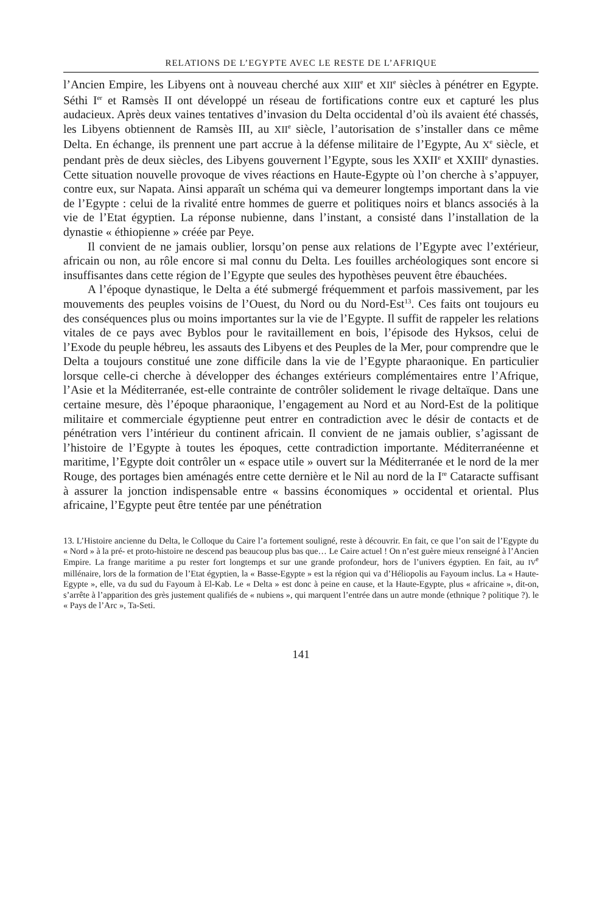RELATIONS DE L’EGYPTE AVEC LE RESTE DE L’AFRIQUE
l’Ancien Empire, les Libyens ont à nouveau cherché aux XIII<sup>e</sup> et XII<sup>e</sup> siècles à pénétrer en Egypte. Séthi I<sup>er</sup> et Ramsès II ont développé un réseau de fortifications contre eux et capturé les plus audacieux. Après deux vaines tentatives d’invasion du Delta occidental d’où ils avaient été chassés, les Libyens obtiennent de Ramsès III, au XII<sup>e</sup> siècle, l’autorisation de s’installer dans ce même Delta. En échange, ils prennent une part accrue à la défense militaire de l’Egypte, Au X<sup>e</sup> siècle, et pendant près de deux siècles, des Libyens gouvernent l’Egypte, sous les XXII<sup>e</sup> et XXIII<sup>e</sup> dynasties. Cette situation nouvelle provoque de vives réactions en Haute-Egypte où l’on cherche à s’appuyer, contre eux, sur Napata. Ainsi apparaît un schéma qui va demeurer longtemps important dans la vie de l’Egypte : celui de la rivalité entre hommes de guerre et politiques noirs et blancs associés à la vie de l’Etat égyptien. La réponse nubienne, dans l’instant, a consisté dans l’installation de la dynastie « éthiopienne » créée par Peye.
Il convient de ne jamais oublier, lorsqu’on pense aux relations de l’Egypte avec l’extérieur, africain ou non, au rôle encore si mal connu du Delta. Les fouilles archéologiques sont encore si insuffisantes dans cette région de l’Egypte que seules des hypothèses peuvent être ébauchées.
A l’époque dynastique, le Delta a été submergé fréquemment et parfois massivement, par les mouvements des peuples voisins de l’Ouest, du Nord ou du Nord-Est<sup>13</sup>. Ces faits ont toujours eu des conséquences plus ou moins importantes sur la vie de l’Egypte. Il suffit de rappeler les relations vitales de ce pays avec Byblos pour le ravitaillement en bois, l’épisode des Hyksos, celui de l’Exode du peuple hébreu, les assauts des Libyens et des Peuples de la Mer, pour comprendre que le Delta a toujours constitué une zone difficile dans la vie de l’Egypte pharaonique. En particulier lorsque celle-ci cherche à développer des échanges extérieurs complémentaires entre l’Afrique, l’Asie et la Méditerranée, est-elle contrainte de contrôler solidement le rivage deltaïque. Dans une certaine mesure, dès l’époque pharaonique, l’engagement au Nord et au Nord-Est de la politique militaire et commerciale égyptienne peut entrer en contradiction avec le désir de contacts et de pénétration vers l’intérieur du continent africain. Il convient de ne jamais oublier, s’agissant de l’histoire de l’Egypte à toutes les époques, cette contradiction importante. Méditerranéenne et maritime, l’Egypte doit contrôler un « espace utile » ouvert sur la Méditerranée et le nord de la mer Rouge, des portages bien aménagés entre cette dernière et le Nil au nord de la I<sup>re</sup> Cataracte suffisant à assurer la jonction indispensable entre « bassins économiques » occidental et oriental. Plus africaine, l’Egypte peut être tentée par une pénétration
13. L’Histoire ancienne du Delta, le Colloque du Caire l’a fortement souligné, reste à découvrir. En fait, ce que l’on sait de l’Egypte du « Nord » à la pré- et proto-histoire ne descend pas beaucoup plus bas que… Le Caire actuel ! On n’est guère mieux renseigné à l’Ancien Empire. La frange maritime a pu rester fort longtemps et sur une grande profondeur, hors de l’univers égyptien. En fait, au IV<sup>e</sup> millénaire, lors de la formation de l’Etat égyptien, la « Basse-Egypte » est la région qui va d’Héliopolis au Fayoum inclus. La « Haute-Egypte », elle, va du sud du Fayoum à El-Kab. Le « Delta » est donc à peine en cause, et la Haute-Egypte, plus « africaine », dit-on, s’arrête à l’apparition des grès justement qualifiés de « nubiens », qui marquent l’entrée dans un autre monde (ethnique ? politique ?). le « Pays de l’Arc », Ta-Seti.
141